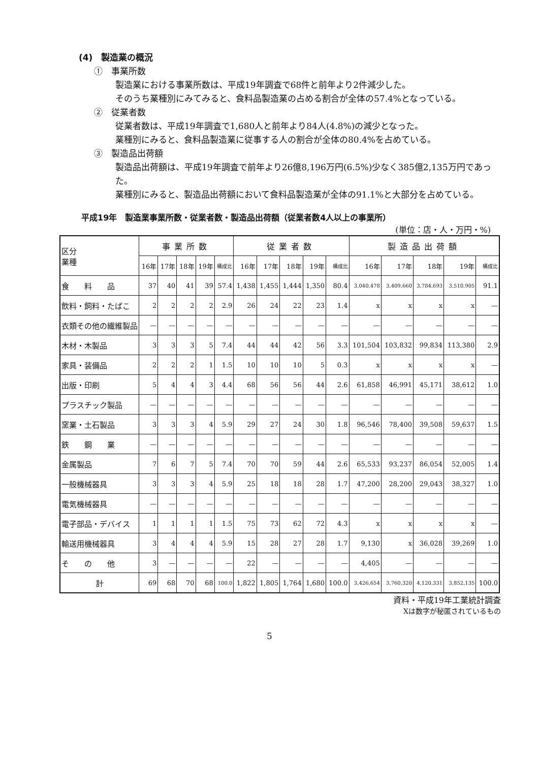(4)　製造業の概況
①　事業所数
製造業における事業所数は、平成19年調査で68件と前年より2件減少した。
そのうち業種別にみてみると、食料品製造業の占める割合が全体の57.4%となっている。
②　従業者数
従業者数は、平成19年調査で1,680人と前年より84人(4.8%)の減少となった。
業種別にみると、食料品製造業に従事する人の割合が全体の80.4%を占めている。
③　製造品出荷額
製造品出荷額は、平成19年調査で前年より26億8,196万円(6.5%)少なく385億2,135万円であった。
業種別にみると、製造品出荷額において食料品製造業が全体の91.1%と大部分を占めている。
平成19年　製造業事業所数・従業者数・製造品出荷額（従業者数4人以上の事業所）
(単位：店・人・万円・%)
| 区分 業種 | 事業所数 | | | | | 従業者数 | | | | | 製造品出荷額 | | | | |
| | 16年 | 17年 | 18年 | 19年 | 構成比 | 16年 | 17年 | 18年 | 19年 | 構成比 | 16年 | 17年 | 18年 | 19年 | 構成比 |
| 食 料 品 | 37 | 40 | 41 | 39 | 57.4 | 1,438 | 1,455 | 1,444 | 1,350 | 80.4 | 3,040,478 | 3,409,660 | 3,784,693 | 3,510,905 | 91.1 |
| 飲料・飼料・たばこ | 2 | 2 | 2 | 2 | 2.9 | 26 | 24 | 22 | 23 | 1.4 | x | x | x | x | — |
| 衣類その他の繊維製品 | — | — | — | — | — | — | — | — | — | — | — | — | — | — | — |
| 木材・木製品 | 3 | 3 | 3 | 5 | 7.4 | 44 | 44 | 42 | 56 | 3.3 | 101,504 | 103,832 | 99,834 | 113,380 | 2.9 |
| 家具・装備品 | 2 | 2 | 2 | 1 | 1.5 | 10 | 10 | 10 | 5 | 0.3 | x | x | x | x | — |
| 出版・印刷 | 5 | 4 | 4 | 3 | 4.4 | 68 | 56 | 56 | 44 | 2.6 | 61,858 | 46,991 | 45,171 | 38,612 | 1.0 |
| プラスチック製品 | — | — | — | — | — | — | — | — | — | — | — | — | — | — | — |
| 窯業・土石製品 | 3 | 3 | 3 | 4 | 5.9 | 29 | 27 | 24 | 30 | 1.8 | 96,546 | 78,400 | 39,508 | 59,637 | 1.5 |
| 鉄 鋼 業 | — | — | — | — | — | — | — | — | — | — | — | — | — | — | — |
| 金属製品 | 7 | 6 | 7 | 5 | 7.4 | 70 | 70 | 59 | 44 | 2.6 | 65,533 | 93,237 | 86,054 | 52,005 | 1.4 |
| 一般機械器具 | 3 | 3 | 3 | 4 | 5.9 | 25 | 18 | 18 | 28 | 1.7 | 47,200 | 28,200 | 29,043 | 38,327 | 1.0 |
| 電気機械器具 | — | — | — | — | — | — | — | — | — | — | — | — | — | — | — |
| 電子部品・デバイス | 1 | 1 | 1 | 1 | 1.5 | 75 | 73 | 62 | 72 | 4.3 | x | x | x | x | — |
| 輸送用機械器具 | 3 | 4 | 4 | 4 | 5.9 | 15 | 28 | 27 | 28 | 1.7 | 9,130 | x | 36,028 | 39,269 | 1.0 |
| そ の 他 | 3 | — | — | — | — | 22 | — | — | — | — | 4,405 | — | — | — | — |
| 計 | 69 | 68 | 70 | 68 | 100.0 | 1,822 | 1,805 | 1,764 | 1,680 | 100.0 | 3,426,654 | 3,760,320 | 4,120,331 | 3,852,135 | 100.0 |
資料・平成19年工業統計調査
Xは数字が秘匿されているもの
5